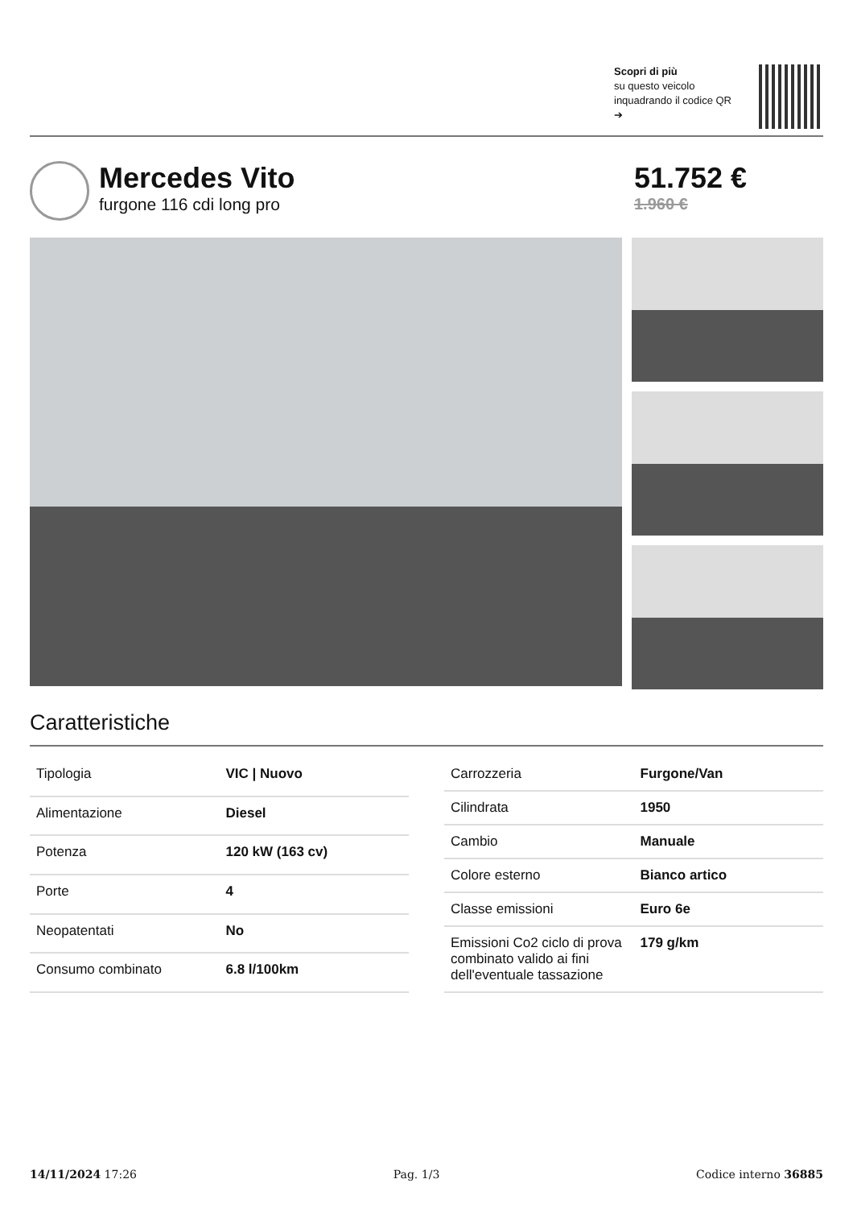Scopri di più
su questo veicolo inquadrando il codice QR ➔
Mercedes Vito
furgone 116 cdi long pro
51.752 €
1.960 €
Caratteristiche
| Tipologia | VIC / Nuovo |
| Alimentazione | Diesel |
| Potenza | 120 kW (163 cv) |
| Porte | 4 |
| Neopatentati | No |
| Consumo combinato | 6.8 l/100km |
| Carrozzeria | Furgone/Van |
| Cilindrata | 1950 |
| Cambio | Manuale |
| Colore esterno | Bianco artico |
| Classe emissioni | Euro 6e |
| Emissioni Co2 ciclo di prova combinato valido ai fini dell'eventuale tassazione | 179 g/km |
14/11/2024 17:26 Pag. 1/3 Codice interno 36885